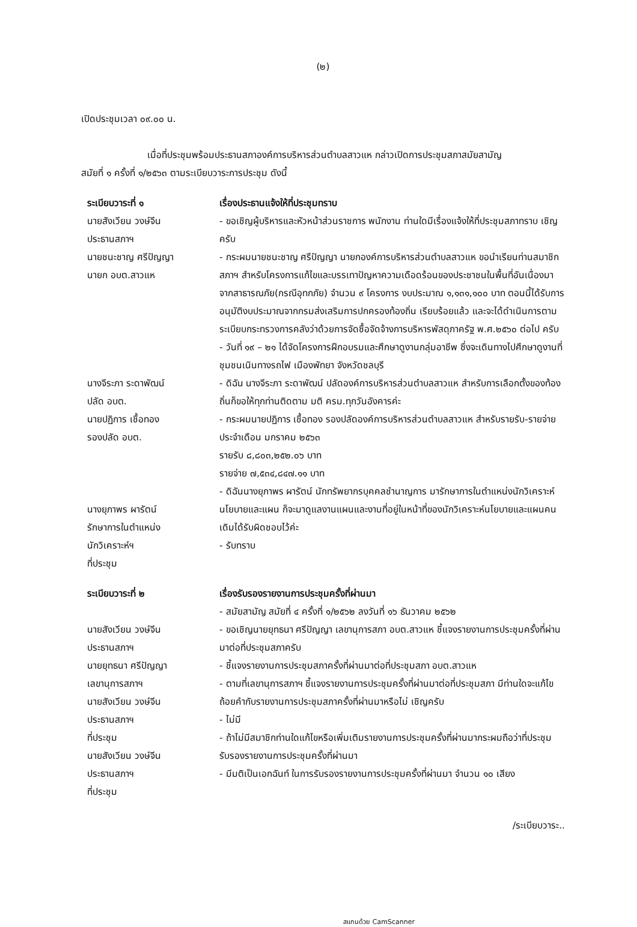(๒)
เปิดประชุมเวลา ๐๙.๐๐ น.
เมื่อที่ประชุมพร้อมประธานสภาองค์การบริหารส่วนตำบลสาวแห กล่าวเปิดการประชุมสภาสมัยสามัญ
สมัยที่ ๑ ครั้งที่ ๑/๒๕๖๓ ตามระเบียบวาระการประชุม ดังนี้
ระเบียบวาระที่ ๑
นายสังเวียน วงษ์จีน
ประธานสภาฯ
นายชนะชาญ ศรีปัญญา
นายก อบต.สาวแห
เรื่องประธานแจ้งให้ที่ประชุมทราบ
- ขอเชิญผู้บริหารและหัวหน้าส่วนราชการ พนักงาน ท่านใดมีเรื่องแจ้งให้ที่ประชุมสภาทราบ เชิญครับ
- กระผมนายชนะชาญ ศรีปัญญา นายกองค์การบริหารส่วนตำบลสาวแห ขอนำเรียนท่านสมาชิกสภาฯ สำหรับโครงการแก้ไขและบรรเทาปัญหาความเดือดร้อนของประชาชนในพื้นที่อันเนื่องมาจากสาธารณภัย(กรณีอุทกภัย) จำนวน ๙ โครงการ งบประมาณ ๑,๑๓๑,๑๐๐ บาท ตอนนี้ได้รับการอนุมัติงบประมาณจากกรมส่งเสริมการปกครองท้องถิ่น เรียบร้อยแล้ว และจะได้ดำเนินการตามระเบียบกระทรวงการคลังว่าด้วยการจัดซื้อจัดจ้างการบริหารพัสดุภาครัฐ พ.ศ.๒๕๖๐ ต่อไป ครับ
- วันที่ ๑๙ – ๒๑ ได้จัดโครงการฝึกอบรมและศึกษาดูงานกลุ่มอาชีพ ซึ่งจะเดินทางไปศึกษาดูงานที่ชุมชนเนินทางรถไฟ เมืองพัทยา จังหวัดชลบุรี
นางจีระภา ระดาพัฒน์
ปลัด อบต.
นายปฏิการ เชื้อทอง
รองปลัด อบต.
นางยุภาพร ผารัตน์
รักษาการในตำแหน่ง
นักวิเคราะห์ฯ
ที่ประชุม
- ดิฉัน นางจีระภา ระดาพัฒน์ ปลัดองค์การบริหารส่วนตำบลสาวแห สำหรับการเลือกตั้งของท้องถิ่นก็ขอให้ทุกท่านติดตาม มติ ครม.ทุกวันอังคารค่ะ
- กระผมนายปฏิการ เชื้อทอง รองปลัดองค์การบริหารส่วนตำบลสาวแห สำหรับรายรับ-รายจ่าย ประจำเดือน มกราคม ๒๕๖๓
รายรับ ๘,๘๐๓,๒๕๒.๐๖ บาท
รายจ่าย ๗,๕๓๔,๘๔๗.๑๑ บาท
- ดิฉันนางยุภาพร ผารัตน์ นักทรัพยากรบุคคลชำนาญการ มารักษาการในตำแหน่งนักวิเคราะห์นโยบายและแผน ก็จะมาดูแลงานแผนและงานที่อยู่ในหน้าที่ของนักวิเคราะห์นโยบายและแผนคนเดิมได้รับผิดชอบไว้ค่ะ
- รับทราบ
ระเบียบวาระที่ ๒
นายสังเวียน วงษ์จีน
ประธานสภาฯ
นายยุทธนา ศรีปัญญา
เลขานุการสภาฯ
นายสังเวียน วงษ์จีน
ประธานสภาฯ
ที่ประชุม
นายสังเวียน วงษ์จีน
ประธานสภาฯ
ที่ประชุม
เรื่องรับรองรายงานการประชุมครั้งที่ผ่านมา
- สมัยสามัญ สมัยที่ ๔ ครั้งที่ ๑/๒๕๖๒ ลงวันที่ ๑๖ ธันวาคม ๒๕๖๒
- ขอเชิญนายยุทธนา ศรีปัญญา เลขานุการสภา อบต.สาวแห ชี้แจงรายงานการประชุมครั้งที่ผ่านมาต่อที่ประชุมสภาครับ
- ชี้แจงรายงานการประชุมสภาครั้งที่ผ่านมาต่อที่ประชุมสภา อบต.สาวแห
- ตามที่เลขานุการสภาฯ ชี้แจงรายงานการประชุมครั้งที่ผ่านมาต่อที่ประชุมสภา มีท่านใดจะแก้ไขถ้อยคำกับรายงานการประชุมสภาครั้งที่ผ่านมาหรือไม่ เชิญครับ
- ไม่มี
- ถ้าไม่มีสมาชิกท่านใดแก้ไขหรือเพิ่มเติมรายงานการประชุมครั้งที่ผ่านมากระผมถือว่าที่ประชุมรับรองรายงานการประชุมครั้งที่ผ่านมา
- มีมติเป็นเอกฉันท์ ในการรับรองรายงานการประชุมครั้งที่ผ่านมา จำนวน ๑๐ เสียง
/ระเบียบวาระ..
สแกนด้วย CamScanner